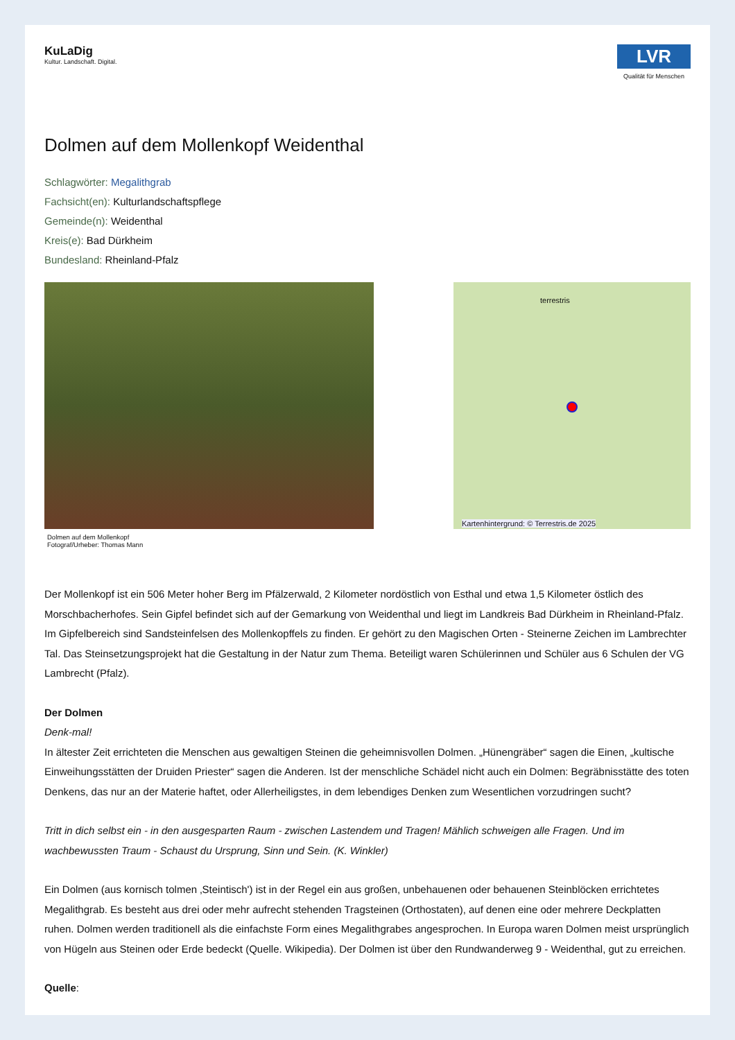KuLaDig
Kultur. Landschaft. Digital.
LVR
Qualität für Menschen
Dolmen auf dem Mollenkopf Weidenthal
Schlagwörter: Megalithgrab
Fachsicht(en): Kulturlandschaftspflege
Gemeinde(n): Weidenthal
Kreis(e): Bad Dürkheim
Bundesland: Rheinland-Pfalz
Dolmen auf dem Mollenkopf
Fotograf/Urheber: Thomas Mann
terrestris
Kartenhintergrund: © Terrestris.de 2025
Der Mollenkopf ist ein 506 Meter hoher Berg im Pfälzerwald, 2 Kilometer nordöstlich von Esthal und etwa 1,5 Kilometer östlich des Morschbacherhofes. Sein Gipfel befindet sich auf der Gemarkung von Weidenthal und liegt im Landkreis Bad Dürkheim in Rheinland-Pfalz. Im Gipfelbereich sind Sandsteinfelsen des Mollenkopffels zu finden. Er gehört zu den Magischen Orten - Steinerne Zeichen im Lambrechter Tal. Das Steinsetzungsprojekt hat die Gestaltung in der Natur zum Thema. Beteiligt waren Schülerinnen und Schüler aus 6 Schulen der VG Lambrecht (Pfalz).
Der Dolmen
Denk-mal!
In ältester Zeit errichteten die Menschen aus gewaltigen Steinen die geheimnisvollen Dolmen. „Hünengräber“ sagen die Einen, „kultische Einweihungsstätten der Druiden Priester“ sagen die Anderen. Ist der menschliche Schädel nicht auch ein Dolmen: Begräbnisstätte des toten Denkens, das nur an der Materie haftet, oder Allerheiligstes, in dem lebendiges Denken zum Wesentlichen vorzudringen sucht?
Tritt in dich selbst ein - in den ausgesparten Raum - zwischen Lastendem und Tragen! Mählich schweigen alle Fragen. Und im wachbewussten Traum - Schaust du Ursprung, Sinn und Sein. (K. Winkler)
Ein Dolmen (aus kornisch tolmen ‚Steintisch') ist in der Regel ein aus großen, unbehauenen oder behauenen Steinblöcken errichtetes Megalithgrab. Es besteht aus drei oder mehr aufrecht stehenden Tragsteinen (Orthostaten), auf denen eine oder mehrere Deckplatten ruhen. Dolmen werden traditionell als die einfachste Form eines Megalithgrabes angesprochen. In Europa waren Dolmen meist ursprünglich von Hügeln aus Steinen oder Erde bedeckt (Quelle. Wikipedia). Der Dolmen ist über den Rundwanderweg 9 - Weidenthal, gut zu erreichen.
Quelle: